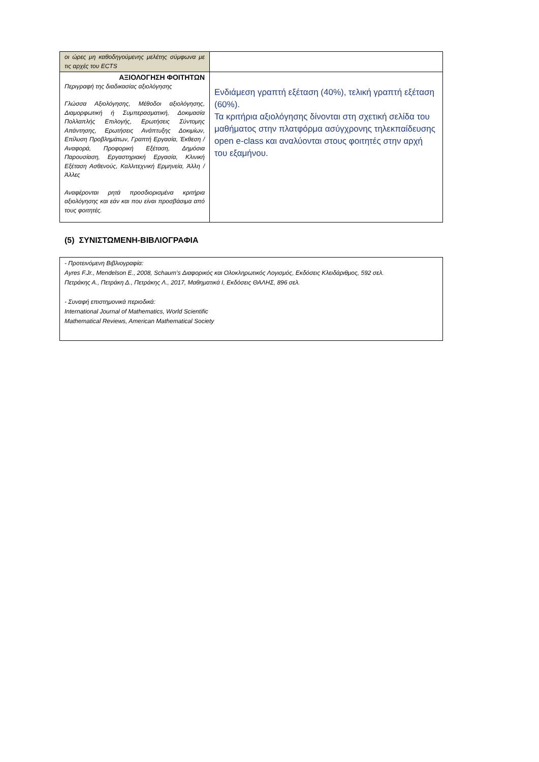| οι ώρες μη καθοδηγούμενης μελέτης σύμφωνα με τις αρχές του ECTS | |
| ΑΞΙΟΛΟΓΗΣΗ ΦΟΙΤΗΤΩΝ Περιγραφή της διαδικασίας αξιολόγησης Γλώσσα Αξιολόγησης, Μέθοδοι αξιολόγησης, Διαμορφωτική ή Συμπερασματική, Δοκιμασία Πολλαπλής Επιλογής, Ερωτήσεις Σύντομης Απάντησης, Ερωτήσεις Ανάπτυξης Δοκιμίων, Επίλυση Προβλημάτων, Γραπτή Εργασία, Έκθεση / Αναφορά, Προφορική Εξέταση, Δημόσια Παρουσίαση, Εργαστηριακή Εργασία, Κλινική Εξέταση Ασθενούς, Καλλιτεχνική Ερμηνεία, Άλλη / Άλλες Αναφέρονται ρητά προσδιορισμένα κριτήρια αξιολόγησης και εάν και που είναι προσβάσιμα από τους φοιτητές. | Ενδιάμεση γραπτή εξέταση (40%), τελική γραπτή εξέταση (60%). Τα κριτήρια αξιολόγησης δίνονται στη σχετική σελίδα του μαθήματος στην πλατφόρμα ασύγχρονης τηλεκπαίδευσης open e-class και αναλύονται στους φοιτητές στην αρχή του εξαμήνου. |
(5) ΣΥΝΙΣΤΩΜΕΝΗ-ΒΙΒΛΙΟΓΡΑΦΙΑ
| - Προτεινόμενη Βιβλιογραφία: Ayres F.Jr., Mendelson E., 2008, Schaum’s Διαφορικός και Ολοκληρωτικός Λογισμός, Εκδόσεις Κλειδάριθμος, 592 σελ. Πετράκης Α., Πετράκη Δ., Πετράκης Λ., 2017, Μαθηματικά Ι, Εκδόσεις ΘΑΛΗΣ, 896 σελ. - Συναφή επιστημονικά περιοδικά: International Journal of Mathematics, World Scientific Mathematical Reviews, American Mathematical Society |